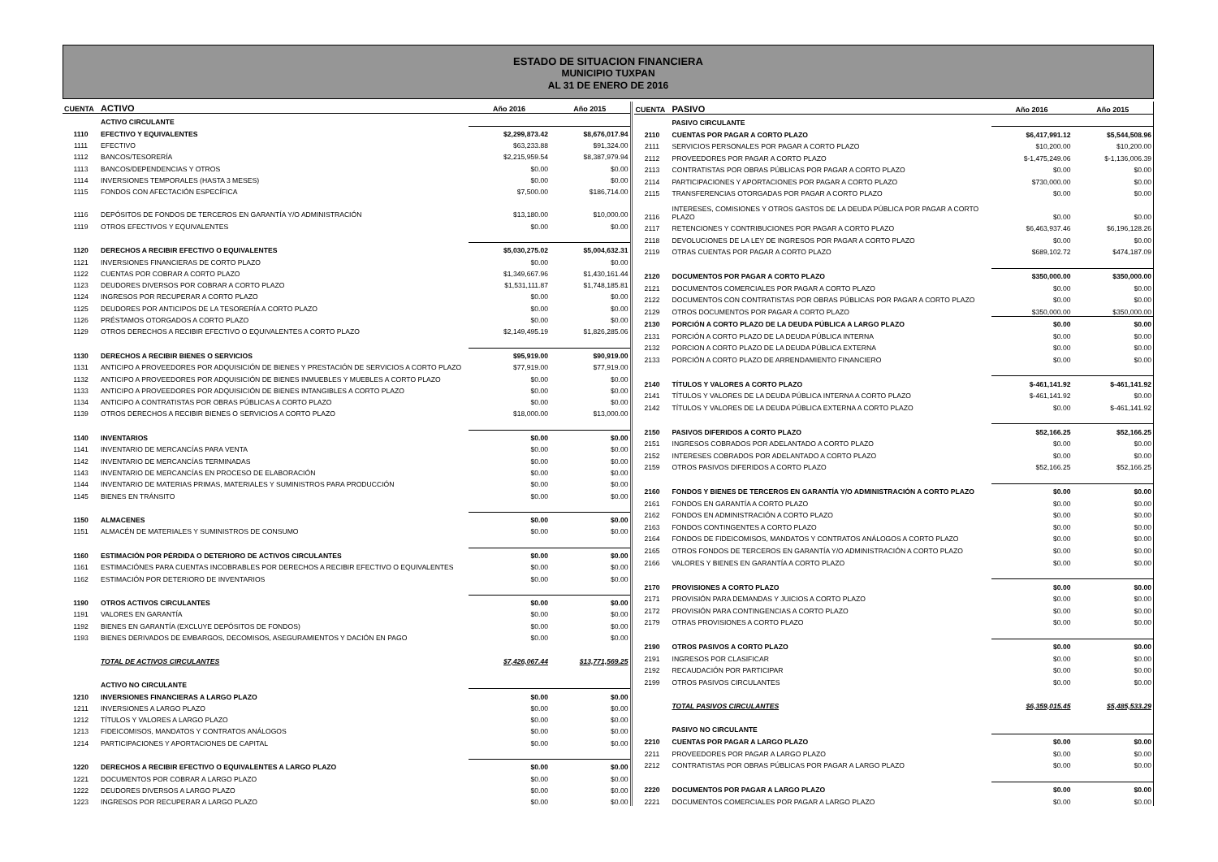ESTADO DE SITUACION FINANCIERA
MUNICIPIO TUXPAN
AL 31 DE ENERO DE 2016
| CUENTA | ACTIVO | Año 2016 | Año 2015 |
| --- | --- | --- | --- |
| | ACTIVO CIRCULANTE | | |
| 1110 | EFECTIVO Y EQUIVALENTES | $2,299,873.42 | $8,676,017.94 |
| 1111 | EFECTIVO | $63,233.88 | $91,324.00 |
| 1112 | BANCOS/TESORERÍA | $2,215,959.54 | $8,387,979.94 |
| 1113 | BANCOS/DEPENDENCIAS Y OTROS | $0.00 | $0.00 |
| 1114 | INVERSIONES TEMPORALES (HASTA 3 MESES) | $0.00 | $0.00 |
| 1115 | FONDOS CON AFECTACIÓN ESPECÍFICA | $7,500.00 | $186,714.00 |
| 1116 | DEPÓSITOS DE FONDOS DE TERCEROS EN GARANTÍA Y/O ADMINISTRACIÓN | $13,180.00 | $10,000.00 |
| 1119 | OTROS EFECTIVOS Y EQUIVALENTES | $0.00 | $0.00 |
| 1120 | DERECHOS A RECIBIR EFECTIVO O EQUIVALENTES | $5,030,275.02 | $5,004,632.31 |
| 1121 | INVERSIONES FINANCIERAS DE CORTO PLAZO | $0.00 | $0.00 |
| 1122 | CUENTAS POR COBRAR A CORTO PLAZO | $1,349,667.96 | $1,430,161.44 |
| 1123 | DEUDORES DIVERSOS POR COBRAR A CORTO PLAZO | $1,531,111.87 | $1,748,185.81 |
| 1124 | INGRESOS POR RECUPERAR A CORTO PLAZO | $0.00 | $0.00 |
| 1125 | DEUDORES POR ANTICIPOS DE LA TESORERÍA A CORTO PLAZO | $0.00 | $0.00 |
| 1126 | PRÉSTAMOS OTORGADOS A CORTO PLAZO | $0.00 | $0.00 |
| 1129 | OTROS DERECHOS A RECIBIR EFECTIVO O EQUIVALENTES A CORTO PLAZO | $2,149,495.19 | $1,826,285.06 |
| 1130 | DERECHOS A RECIBIR BIENES O SERVICIOS | $95,919.00 | $90,919.00 |
| 1131 | ANTICIPO A PROVEEDORES POR ADQUISICIÓN DE BIENES Y PRESTACIÓN DE SERVICIOS A CORTO PLAZO | $77,919.00 | $77,919.00 |
| 1132 | ANTICIPO A PROVEEDORES POR ADQUISICIÓN DE BIENES INMUEBLES Y MUEBLES A CORTO PLAZO | $0.00 | $0.00 |
| 1133 | ANTICIPO A PROVEEDORES POR ADQUISICIÓN DE BIENES INTANGIBLES A CORTO PLAZO | $0.00 | $0.00 |
| 1134 | ANTICIPO A CONTRATISTAS POR OBRAS PÚBLICAS A CORTO PLAZO | $0.00 | $0.00 |
| 1139 | OTROS DERECHOS A RECIBIR BIENES O SERVICIOS A CORTO PLAZO | $18,000.00 | $13,000.00 |
| 1140 | INVENTARIOS | $0.00 | $0.00 |
| 1141 | INVENTARIO DE MERCANCÍAS PARA VENTA | $0.00 | $0.00 |
| 1142 | INVENTARIO DE MERCANCÍAS TERMINADAS | $0.00 | $0.00 |
| 1143 | INVENTARIO DE MERCANCÍAS EN PROCESO DE ELABORACIÓN | $0.00 | $0.00 |
| 1144 | INVENTARIO DE MATERIAS PRIMAS, MATERIALES Y SUMINISTROS PARA PRODUCCIÓN | $0.00 | $0.00 |
| 1145 | BIENES EN TRÁNSITO | $0.00 | $0.00 |
| 1150 | ALMACENES | $0.00 | $0.00 |
| 1151 | ALMACÉN DE MATERIALES Y SUMINISTROS DE CONSUMO | $0.00 | $0.00 |
| 1160 | ESTIMACIÓN POR PÉRDIDA O DETERIORO DE ACTIVOS CIRCULANTES | $0.00 | $0.00 |
| 1161 | ESTIMACIÓNES PARA CUENTAS INCOBRABLES POR DERECHOS A RECIBIR EFECTIVO O EQUIVALENTES | $0.00 | $0.00 |
| 1162 | ESTIMACIÓN POR DETERIORO DE INVENTARIOS | $0.00 | $0.00 |
| 1190 | OTROS ACTIVOS CIRCULANTES | $0.00 | $0.00 |
| 1191 | VALORES EN GARANTÍA | $0.00 | $0.00 |
| 1192 | BIENES EN GARANTÍA (EXCLUYE DEPÓSITOS DE FONDOS) | $0.00 | $0.00 |
| 1193 | BIENES DERIVADOS DE EMBARGOS, DECOMISOS, ASEGURAMIENTOS Y DACIÓN EN PAGO | $0.00 | $0.00 |
| | TOTAL DE ACTIVOS CIRCULANTES | $7,426,067.44 | $13,771,569.25 |
| | ACTIVO NO CIRCULANTE | | |
| 1210 | INVERSIONES FINANCIERAS A LARGO PLAZO | $0.00 | $0.00 |
| 1211 | INVERSIONES A LARGO PLAZO | $0.00 | $0.00 |
| 1212 | TÍTULOS Y VALORES A LARGO PLAZO | $0.00 | $0.00 |
| 1213 | FIDEICOMISOS, MANDATOS Y CONTRATOS ANÁLOGOS | $0.00 | $0.00 |
| 1214 | PARTICIPACIONES Y APORTACIONES DE CAPITAL | $0.00 | $0.00 |
| 1220 | DERECHOS A RECIBIR EFECTIVO O EQUIVALENTES A LARGO PLAZO | $0.00 | $0.00 |
| 1221 | DOCUMENTOS POR COBRAR A LARGO PLAZO | $0.00 | $0.00 |
| 1222 | DEUDORES DIVERSOS A LARGO PLAZO | $0.00 | $0.00 |
| 1223 | INGRESOS POR RECUPERAR A LARGO PLAZO | $0.00 | $0.00 |
| CUENTA | PASIVO | Año 2016 | Año 2015 |
| --- | --- | --- | --- |
| | PASIVO CIRCULANTE | | |
| 2110 | CUENTAS POR PAGAR A CORTO PLAZO | $6,417,991.12 | $5,544,508.96 |
| 2111 | SERVICIOS PERSONALES POR PAGAR A CORTO PLAZO | $10,200.00 | $10,200.00 |
| 2112 | PROVEEDORES POR PAGAR A CORTO PLAZO | $-1,475,249.06 | $-1,136,006.39 |
| 2113 | CONTRATISTAS POR OBRAS PÚBLICAS POR PAGAR A CORTO PLAZO | $0.00 | $0.00 |
| 2114 | PARTICIPACIONES Y APORTACIONES POR PAGAR A CORTO PLAZO | $730,000.00 | $0.00 |
| 2115 | TRANSFERENCIAS OTORGADAS POR PAGAR A CORTO PLAZO | $0.00 | $0.00 |
| 2116 | INTERESES, COMISIONES Y OTROS GASTOS DE LA DEUDA PÚBLICA POR PAGAR A CORTO PLAZO | $0.00 | $0.00 |
| 2117 | RETENCIONES Y CONTRIBUCIONES POR PAGAR A CORTO PLAZO | $6,463,937.46 | $6,196,128.26 |
| 2118 | DEVOLUCIONES DE LA LEY DE INGRESOS POR PAGAR A CORTO PLAZO | $0.00 | $0.00 |
| 2119 | OTRAS CUENTAS POR PAGAR A CORTO PLAZO | $689,102.72 | $474,187.09 |
| 2120 | DOCUMENTOS POR PAGAR A CORTO PLAZO | $350,000.00 | $350,000.00 |
| 2121 | DOCUMENTOS COMERCIALES POR PAGAR A CORTO PLAZO | $0.00 | $0.00 |
| 2122 | DOCUMENTOS CON CONTRATISTAS POR OBRAS PÚBLICAS POR PAGAR A CORTO PLAZO | $0.00 | $0.00 |
| 2129 | OTROS DOCUMENTOS POR PAGAR A CORTO PLAZO | $350,000.00 | $350,000.00 |
| 2130 | PORCIÓN A CORTO PLAZO DE LA DEUDA PÚBLICA A LARGO PLAZO | $0.00 | $0.00 |
| 2131 | PORCIÓN A CORTO PLAZO DE LA DEUDA PÚBLICA INTERNA | $0.00 | $0.00 |
| 2132 | PORCION A CORTO PLAZO DE LA DEUDA PÚBLICA EXTERNA | $0.00 | $0.00 |
| 2133 | PORCIÓN A CORTO PLAZO DE ARRENDAMIENTO FINANCIERO | $0.00 | $0.00 |
| 2140 | TÍTULOS Y VALORES A CORTO PLAZO | $-461,141.92 | $-461,141.92 |
| 2141 | TÍTULOS Y VALORES DE LA DEUDA PÚBLICA INTERNA A CORTO PLAZO | $-461,141.92 | $0.00 |
| 2142 | TÍTULOS Y VALORES DE LA DEUDA PÚBLICA EXTERNA A CORTO PLAZO | $0.00 | $-461,141.92 |
| 2150 | PASIVOS DIFERIDOS A CORTO PLAZO | $52,166.25 | $52,166.25 |
| 2151 | INGRESOS COBRADOS POR ADELANTADO A CORTO PLAZO | $0.00 | $0.00 |
| 2152 | INTERESES COBRADOS POR ADELANTADO A CORTO PLAZO | $0.00 | $0.00 |
| 2159 | OTROS PASIVOS DIFERIDOS A CORTO PLAZO | $52,166.25 | $52,166.25 |
| 2160 | FONDOS Y BIENES DE TERCEROS EN GARANTÍA Y/O ADMINISTRACIÓN A CORTO PLAZO | $0.00 | $0.00 |
| 2161 | FONDOS EN GARANTÍA A CORTO PLAZO | $0.00 | $0.00 |
| 2162 | FONDOS EN ADMINISTRACIÓN A CORTO PLAZO | $0.00 | $0.00 |
| 2163 | FONDOS CONTINGENTES A CORTO PLAZO | $0.00 | $0.00 |
| 2164 | FONDOS DE FIDEICOMISOS, MANDATOS Y CONTRATOS ANÁLOGOS A CORTO PLAZO | $0.00 | $0.00 |
| 2165 | OTROS FONDOS DE TERCEROS EN GARANTÍA Y/O ADMINISTRACIÓN A CORTO PLAZO | $0.00 | $0.00 |
| 2166 | VALORES Y BIENES EN GARANTÍA A CORTO PLAZO | $0.00 | $0.00 |
| 2170 | PROVISIONES A CORTO PLAZO | $0.00 | $0.00 |
| 2171 | PROVISIÓN PARA DEMANDAS Y JUICIOS A CORTO PLAZO | $0.00 | $0.00 |
| 2172 | PROVISIÓN PARA CONTINGENCIAS A CORTO PLAZO | $0.00 | $0.00 |
| 2179 | OTRAS PROVISIONES A CORTO PLAZO | $0.00 | $0.00 |
| 2190 | OTROS PASIVOS A CORTO PLAZO | $0.00 | $0.00 |
| 2191 | INGRESOS POR CLASIFICAR | $0.00 | $0.00 |
| 2192 | RECAUDACIÓN POR PARTICIPAR | $0.00 | $0.00 |
| 2199 | OTROS PASIVOS CIRCULANTES | $0.00 | $0.00 |
| | TOTAL PASIVOS CIRCULANTES | $6,359,015.45 | $5,485,533.29 |
| | PASIVO NO CIRCULANTE | | |
| 2210 | CUENTAS POR PAGAR A LARGO PLAZO | $0.00 | $0.00 |
| 2211 | PROVEEDORES POR PAGAR A LARGO PLAZO | $0.00 | $0.00 |
| 2212 | CONTRATISTAS POR OBRAS PÚBLICAS POR PAGAR A LARGO PLAZO | $0.00 | $0.00 |
| 2220 | DOCUMENTOS POR PAGAR A LARGO PLAZO | $0.00 | $0.00 |
| 2221 | DOCUMENTOS COMERCIALES POR PAGAR A LARGO PLAZO | $0.00 | $0.00 |